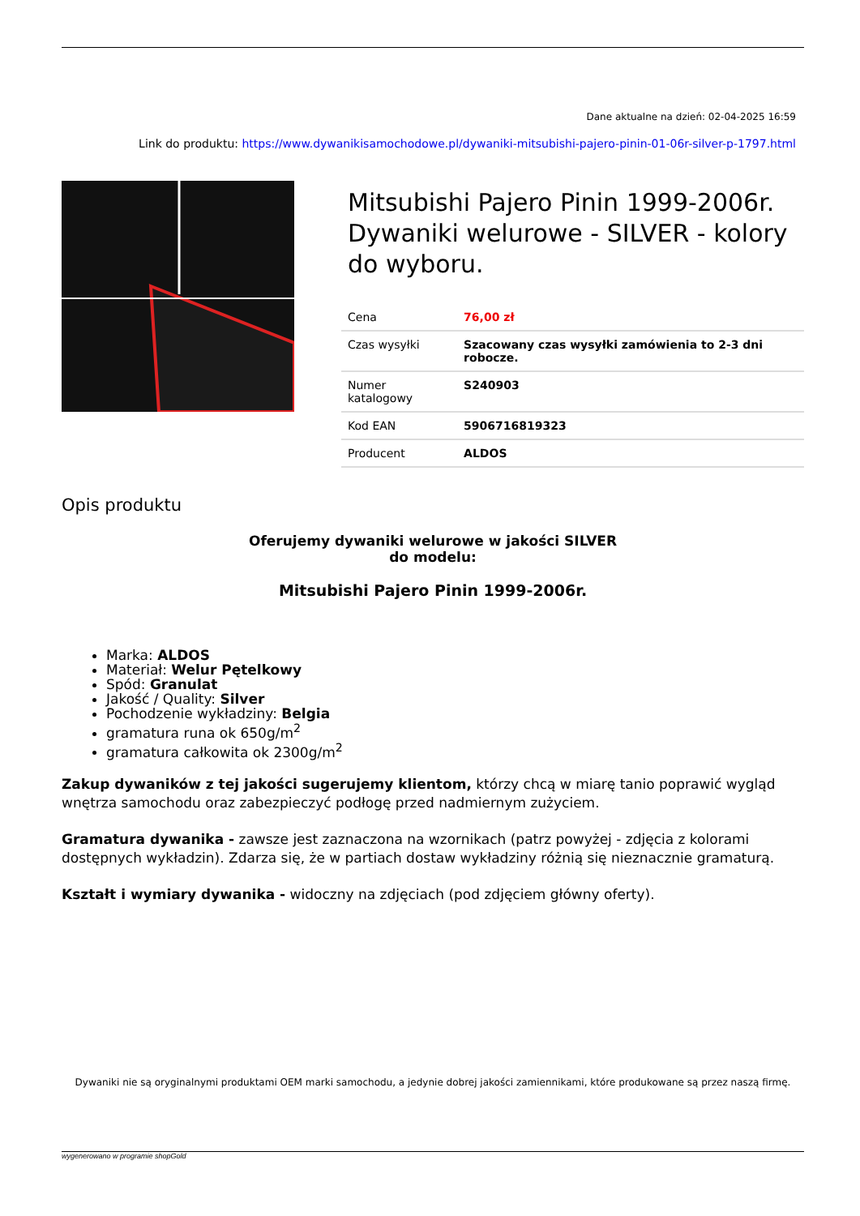Dane aktualne na dzień: 02-04-2025 16:59
Link do produktu: https://www.dywanikisamochodowe.pl/dywaniki-mitsubishi-pajero-pinin-01-06r-silver-p-1797.html
Mitsubishi Pajero Pinin 1999-2006r. Dywaniki welurowe - SILVER - kolory do wyboru.
| Cena | 76,00 zł |
| Czas wysyłki | Szacowany czas wysyłki zamówienia to 2-3 dni robocze. |
| Numer katalogowy | S240903 |
| Kod EAN | 5906716819323 |
| Producent | ALDOS |
Opis produktu
Oferujemy dywaniki welurowe w jakości SILVER
do modelu:
Mitsubishi Pajero Pinin 1999-2006r.
Marka: ALDOS
Materiał: Welur Pętelkowy
Spód: Granulat
Jakość / Quality: Silver
Pochodzenie wykładziny: Belgia
gramatura runa ok 650g/m<sup>2</sup>
gramatura całkowita ok 2300g/m<sup>2</sup>
Zakup dywaników z tej jakości sugerujemy klientom, którzy chcą w miarę tanio poprawić wygląd wnętrza samochodu oraz zabezpieczyć podłogę przed nadmiernym zużyciem.
Gramatura dywanika - zawsze jest zaznaczona na wzornikach (patrz powyżej - zdjęcia z kolorami dostępnych wykładzin). Zdarza się, że w partiach dostaw wykładziny różnią się nieznacznie gramaturą.
Kształt i wymiary dywanika - widoczny na zdjęciach (pod zdjęciem główny oferty).
Dywaniki nie są oryginalnymi produktami OEM marki samochodu, a jedynie dobrej jakości zamiennikami, które produkowane są przez naszą firmę.
wygenerowano w programie shopGold